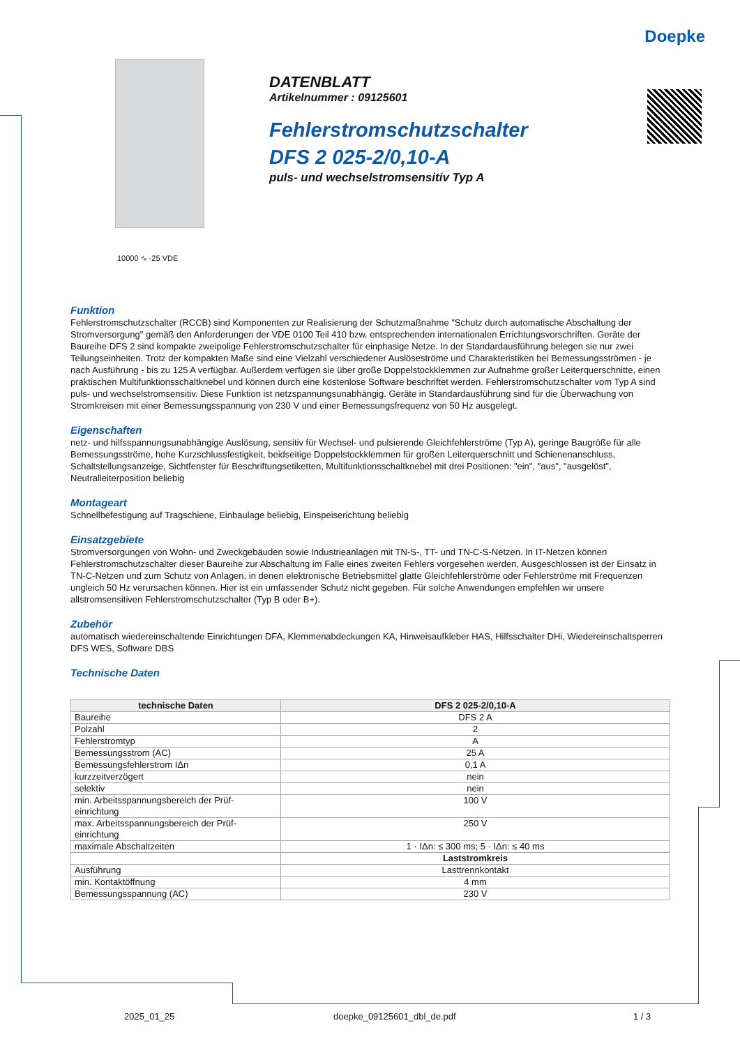Doepke
DATENBLATT
Artikelnummer : 09125601
Fehlerstromschutzschalter
DFS 2 025-2/0,10-A
puls- und wechselstromsensitiv Typ A
10000 ∿ -25 VDE
Funktion
Fehlerstromschutzschalter (RCCB) sind Komponenten zur Realisierung der Schutzmaßnahme "Schutz durch automatische Abschaltung der Stromversorgung" gemäß den Anforderungen der VDE 0100 Teil 410 bzw. entsprechenden internationalen Errichtungsvorschriften. Geräte der Baureihe DFS 2 sind kompakte zweipolige Fehlerstromschutzschalter für einphasige Netze. In der Standardausführung belegen sie nur zwei Teilungseinheiten. Trotz der kompakten Maße sind eine Vielzahl verschiedener Auslöseströme und Charakteristiken bei Bemessungsströmen - je nach Ausführung - bis zu 125 A verfügbar. Außerdem verfügen sie über große Doppelstockklemmen zur Aufnahme großer Leiterquerschnitte, einen praktischen Multifunktionsschaltknebel und können durch eine kostenlose Software beschriftet werden. Fehlerstromschutzschalter vom Typ A sind puls- und wechselstromsensitiv. Diese Funktion ist netzspannungsunabhängig. Geräte in Standardausführung sind für die Überwachung von Stromkreisen mit einer Bemessungsspannung von 230 V und einer Bemessungsfrequenz von 50 Hz ausgelegt.
Eigenschaften
netz- und hilfsspannungsunabhängige Auslösung, sensitiv für Wechsel- und pulsierende Gleichfehlerströme (Typ A), geringe Baugröße für alle Bemessungsströme, hohe Kurzschlussfestigkeit, beidseitige Doppelstockklemmen für großen Leiterquerschnitt und Schienenanschluss, Schaltstellungsanzeige, Sichtfenster für Beschriftungsetiketten, Multifunktionsschaltknebel mit drei Positionen: "ein", "aus", "ausgelöst", Neutralleiterposition beliebig
Montageart
Schnellbefestigung auf Tragschiene, Einbaulage beliebig, Einspeiserichtung beliebig
Einsatzgebiete
Stromversorgungen von Wohn- und Zweckgebäuden sowie Industrieanlagen mit TN-S-, TT- und TN-C-S-Netzen. In IT-Netzen können Fehlerstromschutzschalter dieser Baureihe zur Abschaltung im Falle eines zweiten Fehlers vorgesehen werden, Ausgeschlossen ist der Einsatz in TN-C-Netzen und zum Schutz von Anlagen, in denen elektronische Betriebsmittel glatte Gleichfehlerströme oder Fehlerströme mit Frequenzen ungleich 50 Hz verursachen können. Hier ist ein umfassender Schutz nicht gegeben. Für solche Anwendungen empfehlen wir unsere allstromsensitiven Fehlerstromschutzschalter (Typ B oder B+).
Zubehör
automatisch wiedereinschaltende Einrichtungen DFA, Klemmenabdeckungen KA, Hinweisaufkleber HAS, Hilfsschalter DHi, Wiedereinschaltsperren DFS WES, Software DBS
Technische Daten
| technische Daten | DFS 2 025-2/0,10-A |
| --- | --- |
| Baureihe | DFS 2 A |
| Polzahl | 2 |
| Fehlerstromtyp | A |
| Bemessungsstrom (AC) | 25 A |
| Bemessungsfehlerstrom IΔn | 0,1 A |
| kurzzeitverzögert | nein |
| selektiv | nein |
| min. Arbeitsspannungsbereich der Prüf- einrichtung | 100 V |
| max. Arbeitsspannungsbereich der Prüf- einrichtung | 250 V |
| maximale Abschaltzeiten | 1 · IΔn: ≤ 300 ms; 5 · IΔn: ≤ 40 ms |
| | Laststromkreis |
| Ausführung | Lasttrennkontakt |
| min. Kontaktöffnung | 4 mm |
| Bemessungsspannung (AC) | 230 V |
2025_01_25 doepke_09125601_dbl_de.pdf 1 / 3